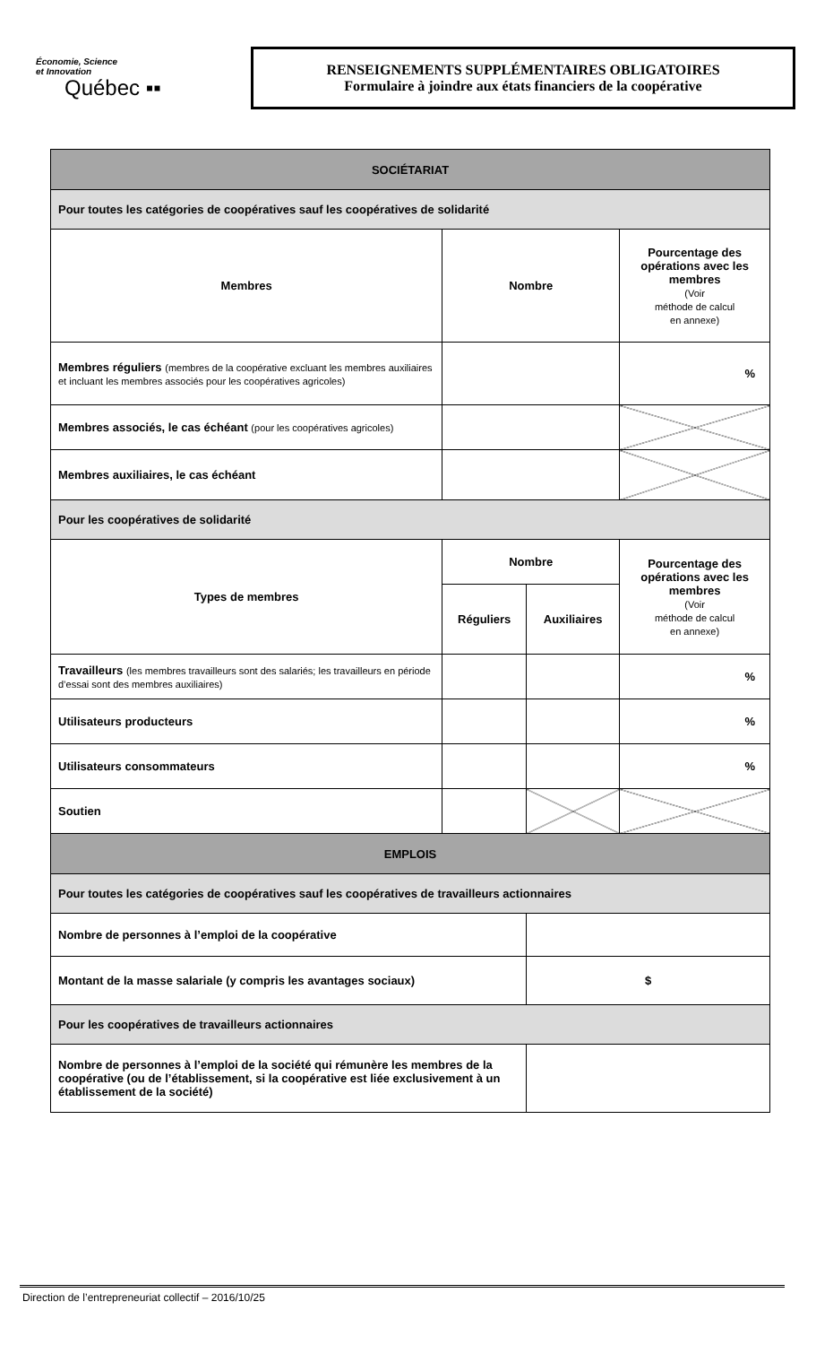Économie, Science
et Innovation
Québec ▪▪
RENSEIGNEMENTS SUPPLÉMENTAIRES OBLIGATOIRES
Formulaire à joindre aux états financiers de la coopérative
| SOCIÉTARIAT | | | |
| --- | --- | --- | --- |
| Pour toutes les catégories de coopératives sauf les coopératives de solidarité | | | |
| Membres | Nombre | | Pourcentage des opérations avec les membres (Voir méthode de calcul en annexe) |
| Membres réguliers (membres de la coopérative excluant les membres auxiliaires et incluant les membres associés pour les coopératives agricoles) | | | % |
| Membres associés, le cas échéant (pour les coopératives agricoles) | | | |
| Membres auxiliaires, le cas échéant | | | |
| Pour les coopératives de solidarité | | | |
| Types de membres | Nombre | | Pourcentage des opérations avec les membres (Voir méthode de calcul en annexe) |
| | Réguliers | Auxiliaires | |
| Travailleurs (les membres travailleurs sont des salariés; les travailleurs en période d’essai sont des membres auxiliaires) | | | % |
| Utilisateurs producteurs | | | % |
| Utilisateurs consommateurs | | | % |
| Soutien | | | |
| EMPLOIS | | | |
| Pour toutes les catégories de coopératives sauf les coopératives de travailleurs actionnaires | | | |
| Nombre de personnes à l’emploi de la coopérative | | | |
| Montant de la masse salariale (y compris les avantages sociaux) | | $ | |
| Pour les coopératives de travailleurs actionnaires | | | |
| Nombre de personnes à l’emploi de la société qui rémunère les membres de la coopérative (ou de l’établissement, si la coopérative est liée exclusivement à un établissement de la société) | | | |
Direction de l’entrepreneuriat collectif – 2016/10/25